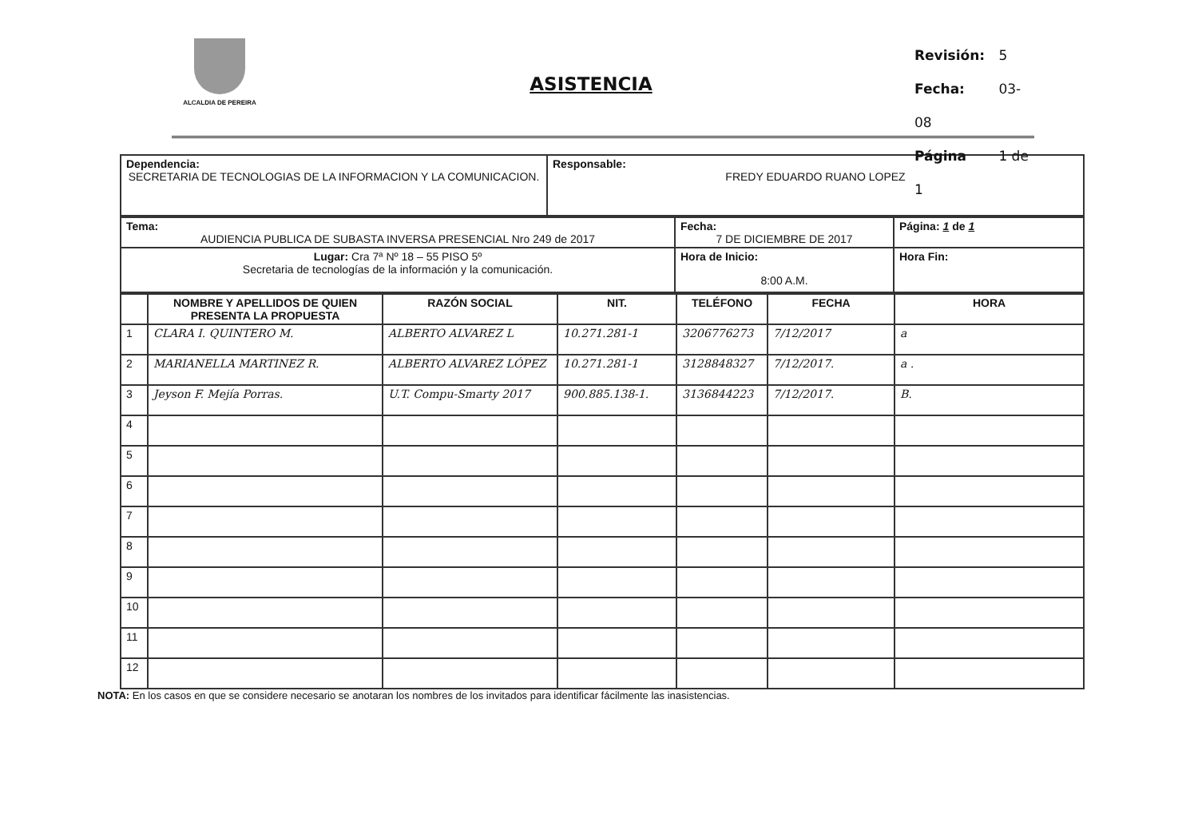ALCALDIA DE PEREIRA
ASISTENCIA
Revisión: 5
Fecha: 03-08
Página 1 de 1
| Dependencia: SECRETARIA DE TECNOLOGIAS DE LA INFORMACION Y LA COMUNICACION. | Responsable: FREDY EDUARDO RUANO LOPEZ |
| Tema: AUDIENCIA PUBLICA DE SUBASTA INVERSA PRESENCIAL Nro 249 de 2017 | Fecha: 7 DE DICIEMBRE DE 2017 | Página: 1 de 1 |
| Lugar: Cra 7ª Nº 18 – 55 PISO 5º Secretaria de tecnologías de la información y la comunicación. | Hora de Inicio: 8:00 A.M. | Hora Fin: |
| | NOMBRE Y APELLIDOS DE QUIEN PRESENTA LA PROPUESTA | RAZÓN SOCIAL | NIT. | TELÉFONO | FECHA | HORA |
| --- | --- | --- | --- | --- | --- | --- |
| 1 | CLARA I. QUINTERO M. | ALBERTO ALVAREZ L | 10.271.281-1 | 3206776273 | 7/12/2017 | a |
| 2 | MARIANELLA MARTINEZ R. | ALBERTO ALVAREZ LÓPEZ | 10.271.281-1 | 3128848327 | 7/12/2017. | a . |
| 3 | Jeyson F. Mejía Porras. | U.T. Compu-Smarty 2017 | 900.885.138-1. | 3136844223 | 7/12/2017. | B. |
| 4 | | | | | | |
| 5 | | | | | | |
| 6 | | | | | | |
| 7 | | | | | | |
| 8 | | | | | | |
| 9 | | | | | | |
| 10 | | | | | | |
| 11 | | | | | | |
| 12 | | | | | | |
NOTA: En los casos en que se considere necesario se anotaran los nombres de los invitados para identificar fácilmente las inasistencias.